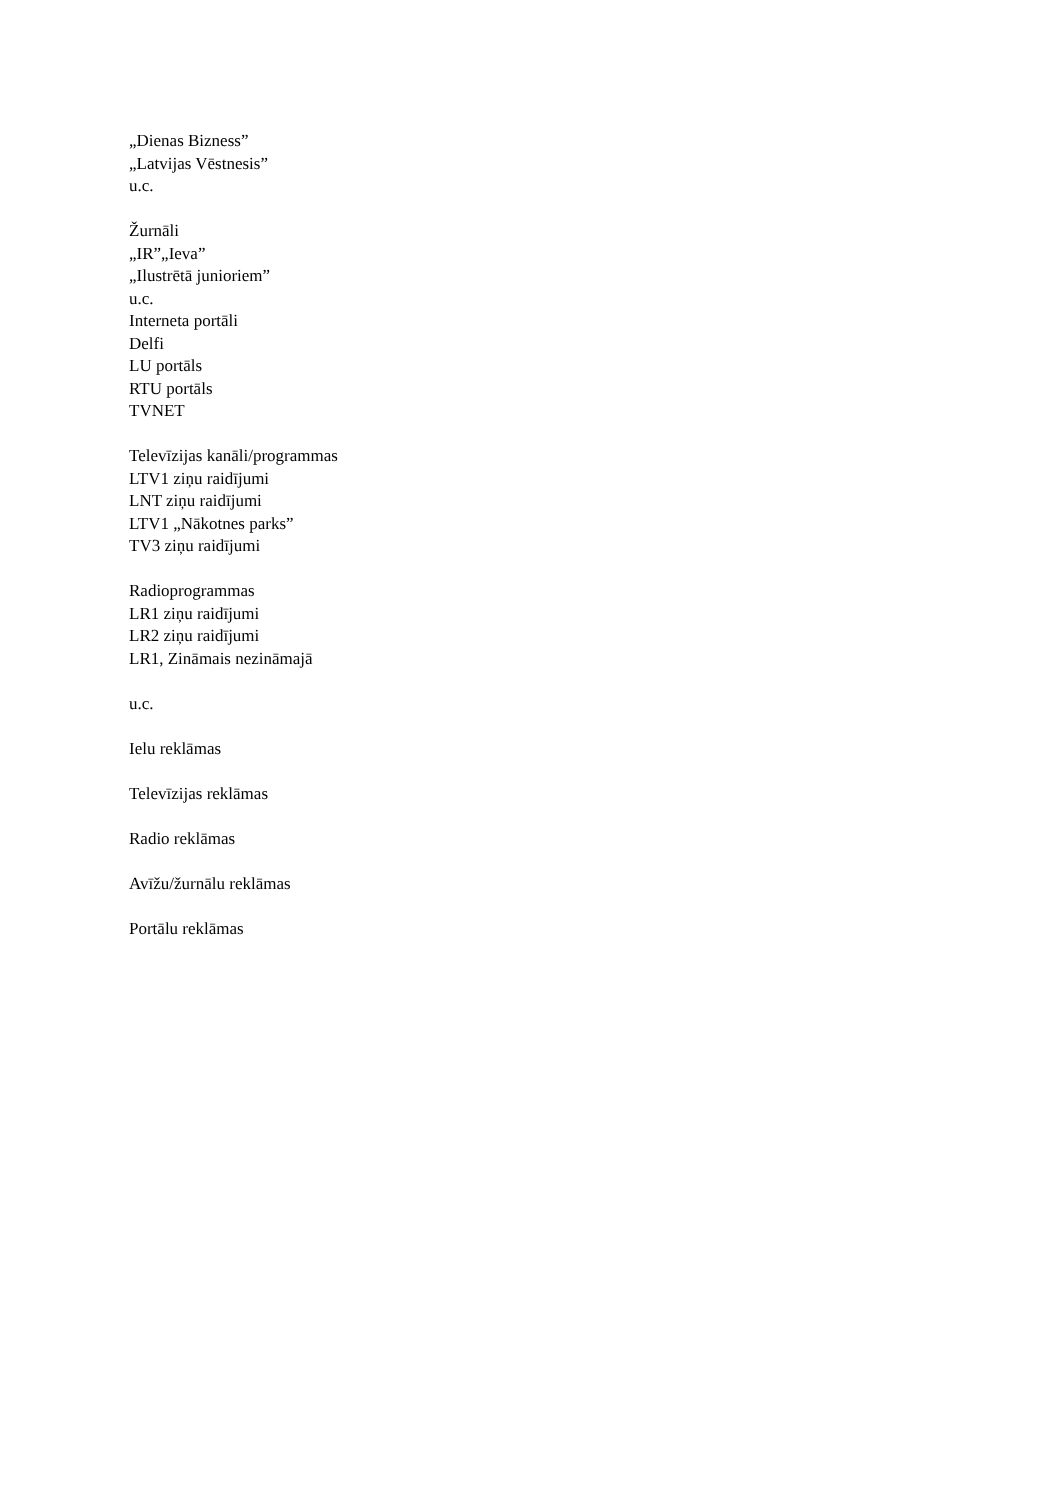„Dienas Bizness”
„Latvijas Vēstnesis”
u.c.
Žurnāli
„IR”„Ieva”
„Ilustrētā junioriem”
u.c.
Interneta portāli
Delfi
LU portāls
RTU portāls
TVNET
Televīzijas kanāli/programmas
LTV1 ziņu raidījumi
LNT ziņu raidījumi
LTV1 „Nākotnes parks”
TV3 ziņu raidījumi
Radioprogrammas
LR1 ziņu raidījumi
LR2 ziņu raidījumi
LR1, Zināmais nezināmajā
u.c.
Ielu reklāmas
Televīzijas reklāmas
Radio reklāmas
Avīžu/žurnālu reklāmas
Portālu reklāmas